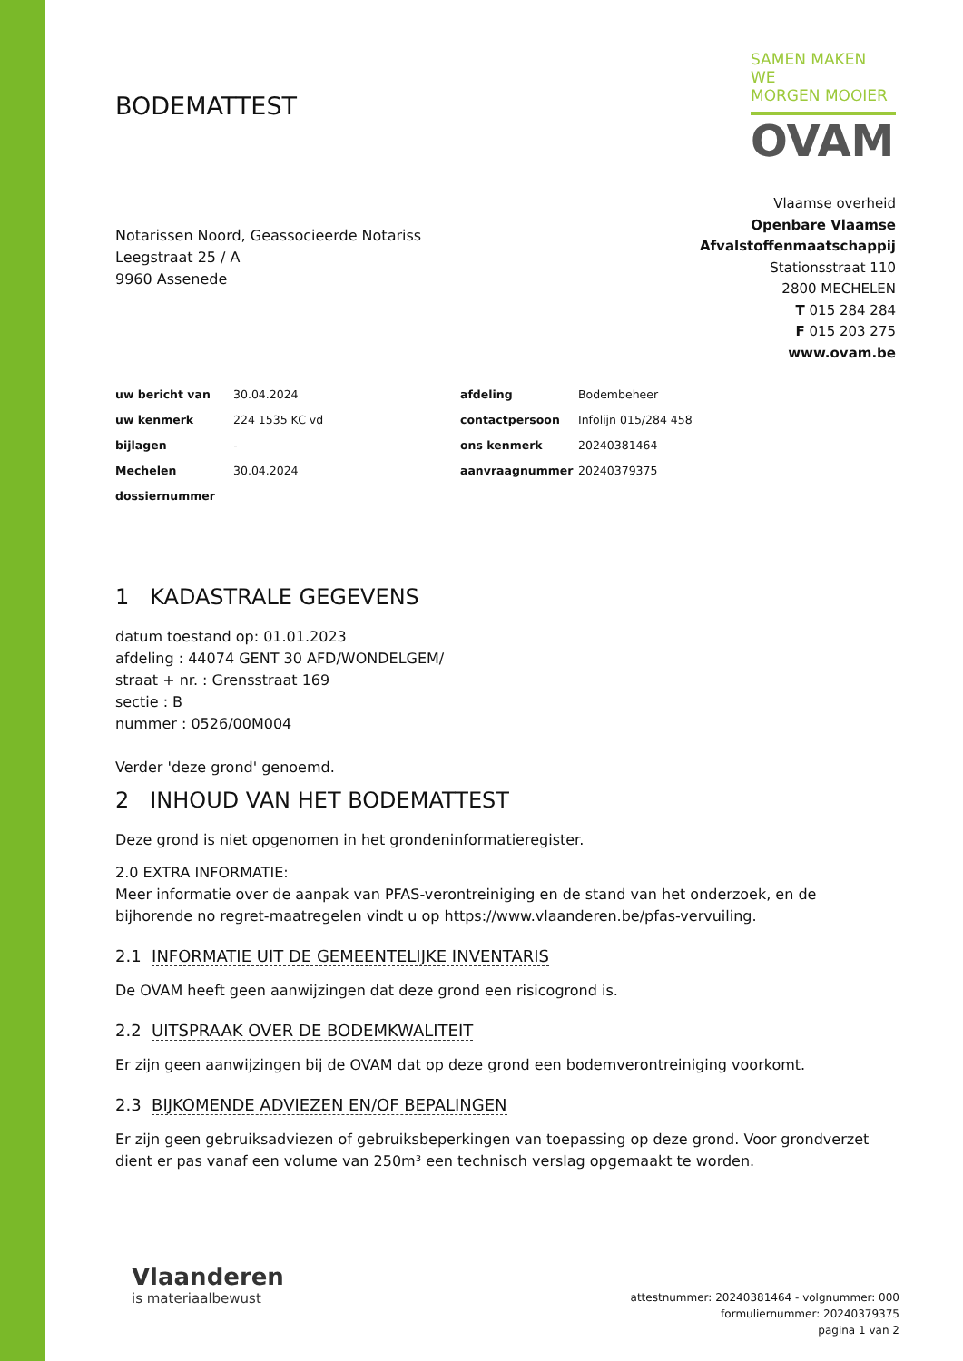BODEMATTEST
SAMEN MAKEN WE
MORGEN MOOIER
OVAM
Notarissen Noord, Geassocieerde Notariss
Leegstraat 25 / A
9960 Assenede
Vlaamse overheid
Openbare Vlaamse
Afvalstoffenmaatschappij
Stationsstraat 110
2800 MECHELEN
T 015 284 284
F 015 203 275
www.ovam.be
| uw bericht van | 30.04.2024 | afdeling | Bodembeheer |
| uw kenmerk | 224 1535 KC vd | contactpersoon | Infolijn 015/284 458 |
| bijlagen | - | ons kenmerk | 20240381464 |
| Mechelen | 30.04.2024 | aanvraagnummer | 20240379375 |
| dossiernummer | | | |
1 KADASTRALE GEGEVENS
datum toestand op: 01.01.2023
afdeling : 44074 GENT 30 AFD/WONDELGEM/
straat + nr. : Grensstraat 169
sectie : B
nummer : 0526/00M004
Verder 'deze grond' genoemd.
2 INHOUD VAN HET BODEMATTEST
Deze grond is niet opgenomen in het grondeninformatieregister.
2.0 EXTRA INFORMATIE:
Meer informatie over de aanpak van PFAS-verontreiniging en de stand van het onderzoek, en de bijhorende no regret-maatregelen vindt u op https://www.vlaanderen.be/pfas-vervuiling.
2.1 INFORMATIE UIT DE GEMEENTELIJKE INVENTARIS
De OVAM heeft geen aanwijzingen dat deze grond een risicogrond is.
2.2 UITSPRAAK OVER DE BODEMKWALITEIT
Er zijn geen aanwijzingen bij de OVAM dat op deze grond een bodemverontreiniging voorkomt.
2.3 BIJKOMENDE ADVIEZEN EN/OF BEPALINGEN
Er zijn geen gebruiksadviezen of gebruiksbeperkingen van toepassing op deze grond. Voor grondverzet dient er pas vanaf een volume van 250m³ een technisch verslag opgemaakt te worden.
Vlaanderen
is materiaalbewust
attestnummer: 20240381464 - volgnummer: 000
formuliernummer: 20240379375
pagina 1 van 2